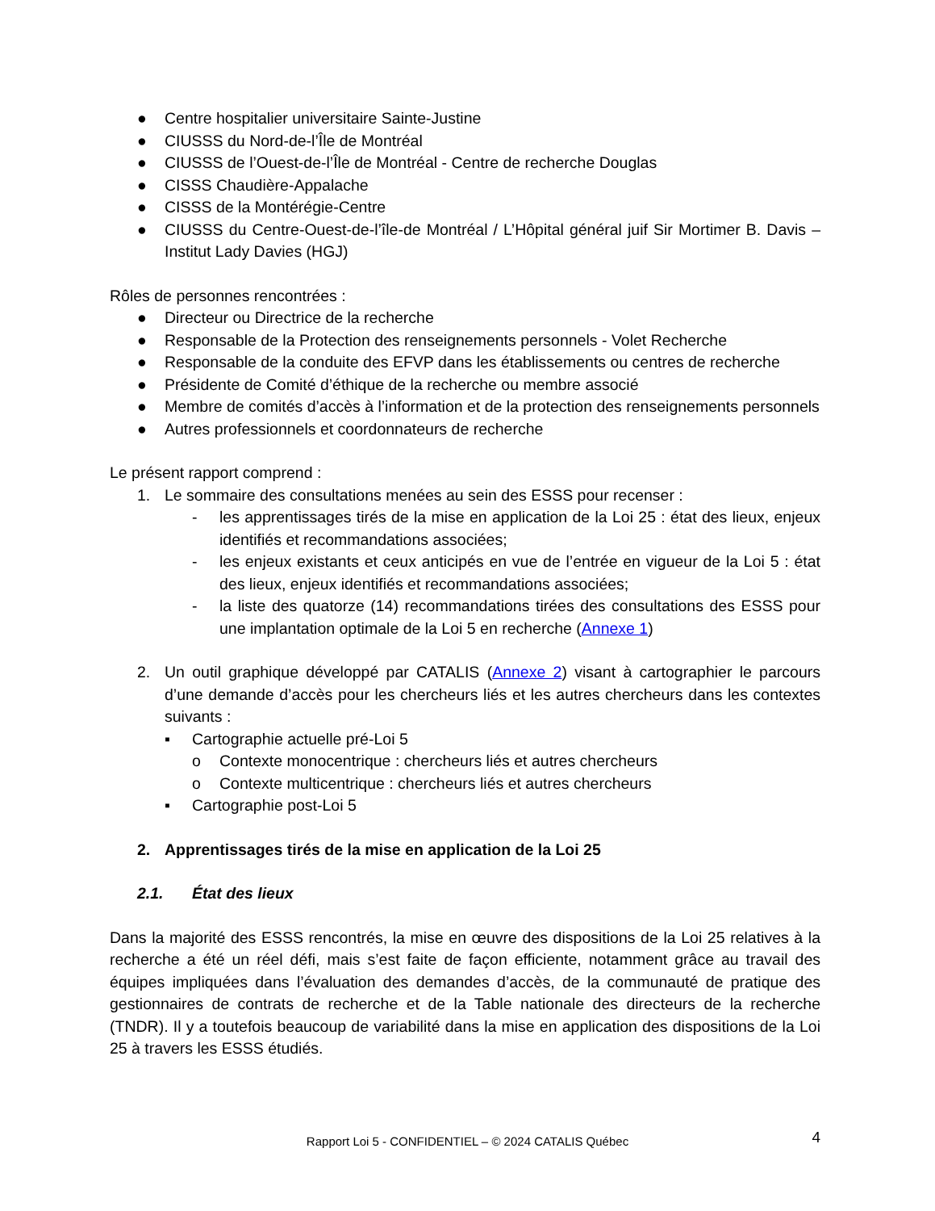● Centre hospitalier universitaire Sainte-Justine
● CIUSSS du Nord-de-l’Île de Montréal
● CIUSSS de l’Ouest-de-l’Île de Montréal - Centre de recherche Douglas
● CISSS Chaudière-Appalache
● CISSS de la Montérégie-Centre
● CIUSSS du Centre-Ouest-de-l’île-de Montréal / L’Hôpital général juif Sir Mortimer B. Davis – Institut Lady Davies (HGJ)
Rôles de personnes rencontrées :
● Directeur ou Directrice de la recherche
● Responsable de la Protection des renseignements personnels - Volet Recherche
● Responsable de la conduite des EFVP dans les établissements ou centres de recherche
● Présidente de Comité d’éthique de la recherche ou membre associé
● Membre de comités d’accès à l’information et de la protection des renseignements personnels
● Autres professionnels et coordonnateurs de recherche
Le présent rapport comprend :
1. Le sommaire des consultations menées au sein des ESSS pour recenser :
- les apprentissages tirés de la mise en application de la Loi 25 : état des lieux, enjeux identifiés et recommandations associées;
- les enjeux existants et ceux anticipés en vue de l’entrée en vigueur de la Loi 5 : état des lieux, enjeux identifiés et recommandations associées;
- la liste des quatorze (14) recommandations tirées des consultations des ESSS pour une implantation optimale de la Loi 5 en recherche (Annexe 1)
2. Un outil graphique développé par CATALIS (Annexe 2) visant à cartographier le parcours d’une demande d’accès pour les chercheurs liés et les autres chercheurs dans les contextes suivants :
▪ Cartographie actuelle pré-Loi 5
o Contexte monocentrique : chercheurs liés et autres chercheurs
o Contexte multicentrique : chercheurs liés et autres chercheurs
▪ Cartographie post-Loi 5
2. Apprentissages tirés de la mise en application de la Loi 25
2.1. État des lieux
Dans la majorité des ESSS rencontrés, la mise en œuvre des dispositions de la Loi 25 relatives à la recherche a été un réel défi, mais s’est faite de façon efficiente, notamment grâce au travail des équipes impliquées dans l’évaluation des demandes d’accès, de la communauté de pratique des gestionnaires de contrats de recherche et de la Table nationale des directeurs de la recherche (TNDR). Il y a toutefois beaucoup de variabilité dans la mise en application des dispositions de la Loi 25 à travers les ESSS étudiés.
Rapport Loi 5 - CONFIDENTIEL – © 2024 CATALIS Québec 4